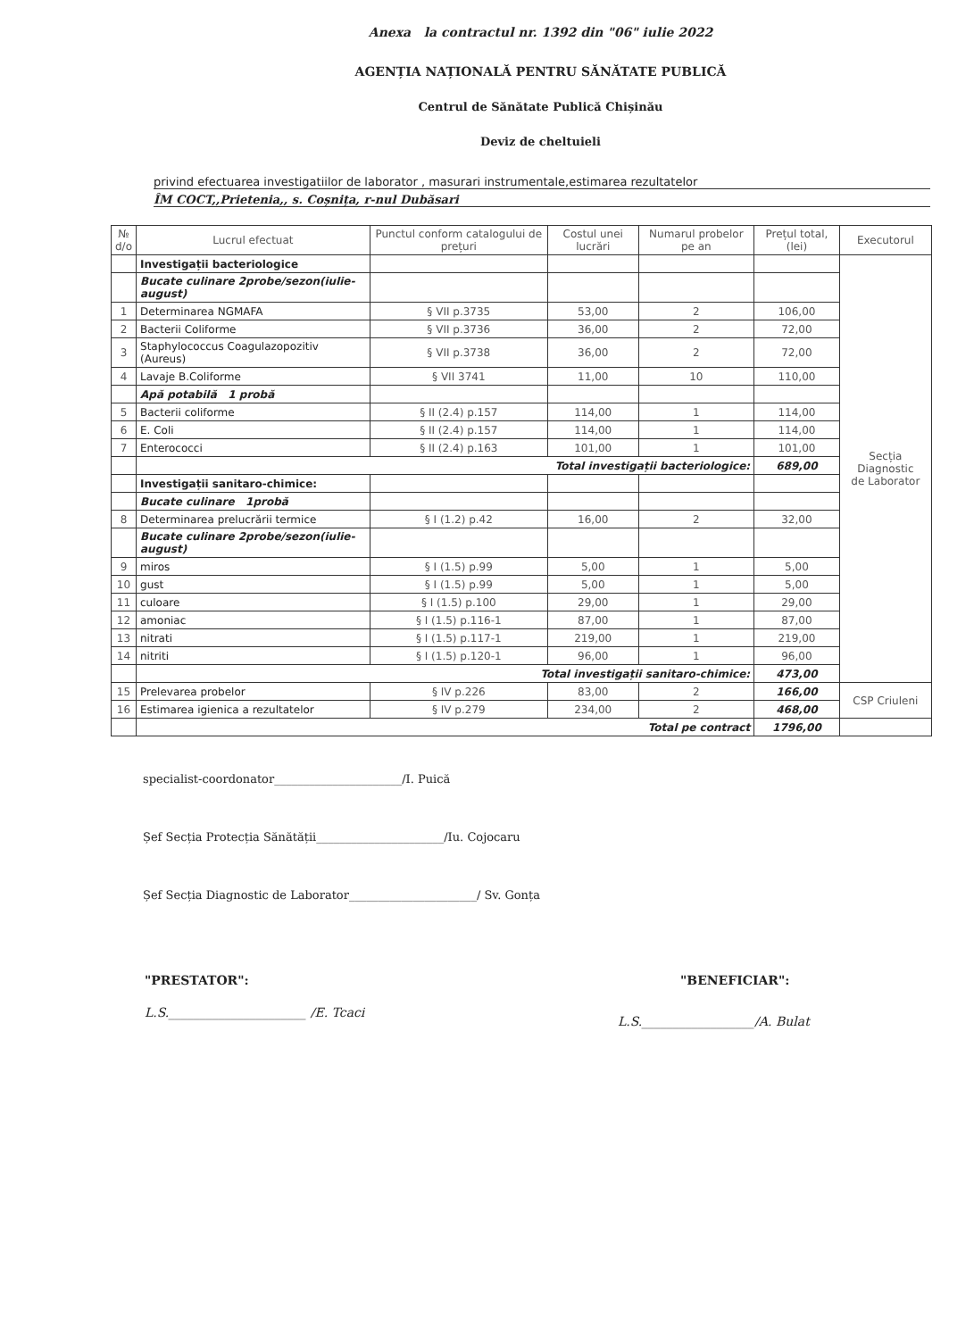Anexa la contractul nr. 1392 din "06" iulie 2022
AGENȚIA NAȚIONALĂ PENTRU SĂNĂTATE PUBLICĂ
Centrul de Sănătate Publică Chișinău
Deviz de cheltuieli
privind efectuarea investigatiilor de laborator , masurari instrumentale,estimarea rezultatelor
ÎM COCT,,Prietenia,, s. Coșnița, r-nul Dubăsari
| № d/o | Lucrul efectuat | Punctul conform catalogului de prețuri | Costul unei lucrări | Numarul probelor pe an | Prețul total, (lei) | Executorul |
| --- | --- | --- | --- | --- | --- | --- |
| | Investigații bacteriologice | | | | | Secția Diagnostic de Laborator |
| | Bucate culinare 2probe/sezon(iulie-august) | | | | | |
| 1 | Determinarea NGMAFA | § VII p.3735 | 53,00 | 2 | 106,00 | |
| 2 | Bacterii Coliforme | § VII p.3736 | 36,00 | 2 | 72,00 | |
| 3 | Staphylococcus Coagulazopozitiv (Aureus) | § VII p.3738 | 36,00 | 2 | 72,00 | |
| 4 | Lavaje B.Coliforme | § VII 3741 | 11,00 | 10 | 110,00 | |
| | Apă potabilă 1 probă | | | | | |
| 5 | Bacterii coliforme | § II (2.4) p.157 | 114,00 | 1 | 114,00 | |
| 6 | E. Coli | § II (2.4) p.157 | 114,00 | 1 | 114,00 | |
| 7 | Enterococci | § II (2.4) p.163 | 101,00 | 1 | 101,00 | |
| | Total investigații bacteriologice: | | | | 689,00 | |
| | Investigații sanitaro-chimice: | | | | | |
| | Bucate culinare 1probă | | | | | |
| 8 | Determinarea prelucrării termice | § I (1.2) p.42 | 16,00 | 2 | 32,00 | |
| | Bucate culinare 2probe/sezon(iulie-august) | | | | | |
| 9 | miros | § I (1.5) p.99 | 5,00 | 1 | 5,00 | |
| 10 | gust | § I (1.5) p.99 | 5,00 | 1 | 5,00 | |
| 11 | culoare | § I (1.5) p.100 | 29,00 | 1 | 29,00 | |
| 12 | amoniac | § I (1.5) p.116-1 | 87,00 | 1 | 87,00 | |
| 13 | nitrati | § I (1.5) p.117-1 | 219,00 | 1 | 219,00 | |
| 14 | nitriti | § I (1.5) p.120-1 | 96,00 | 1 | 96,00 | |
| | Total investigații sanitaro-chimice: | | | | 473,00 | |
| 15 | Prelevarea probelor | § IV p.226 | 83,00 | 2 | 166,00 | CSP Criuleni |
| 16 | Estimarea igienica a rezultatelor | § IV p.279 | 234,00 | 2 | 468,00 | |
| | Total pe contract | | | | 1796,00 | |
specialist-coordonator______________________/I. Puică
Șef Secția Protecția Sănătății______________________/Iu. Cojocaru
Șef Secția Diagnostic de Laborator______________________/ Sv. Gonța
"PRESTATOR":
L.S.______________________ /E. Tcaci
"BENEFICIAR":
L.S.__________________/A. Bulat